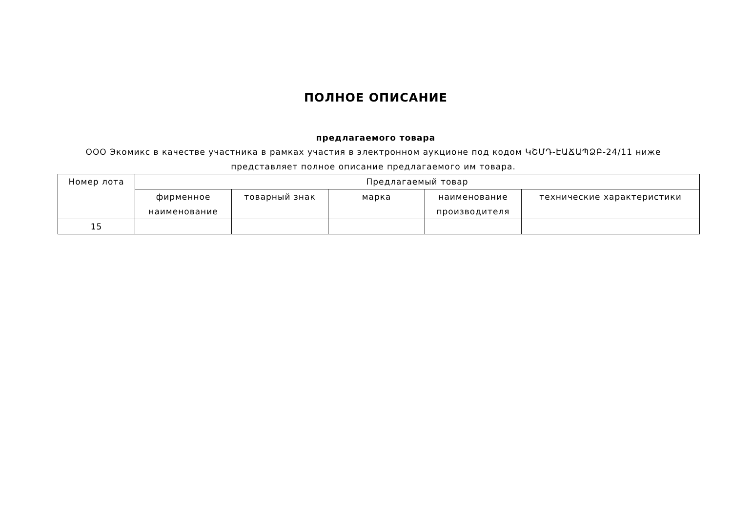ПОЛНОЕ ОПИСАНИЕ
предлагаемого товара
ООО Экомикс в качестве участника в рамках участия в электронном аукционе под кодом ԿՇՄԴ-ԷԱՃԱՊՁԲ-24/11 ниже представляет полное описание предлагаемого им товара.
| Номер лота | Предлагаемый товар | | | | |
| --- | --- | --- | --- | --- | --- |
| | фирменное наименование | товарный знак | марка | наименование производителя | технические характеристики |
| 15 | | | | | |